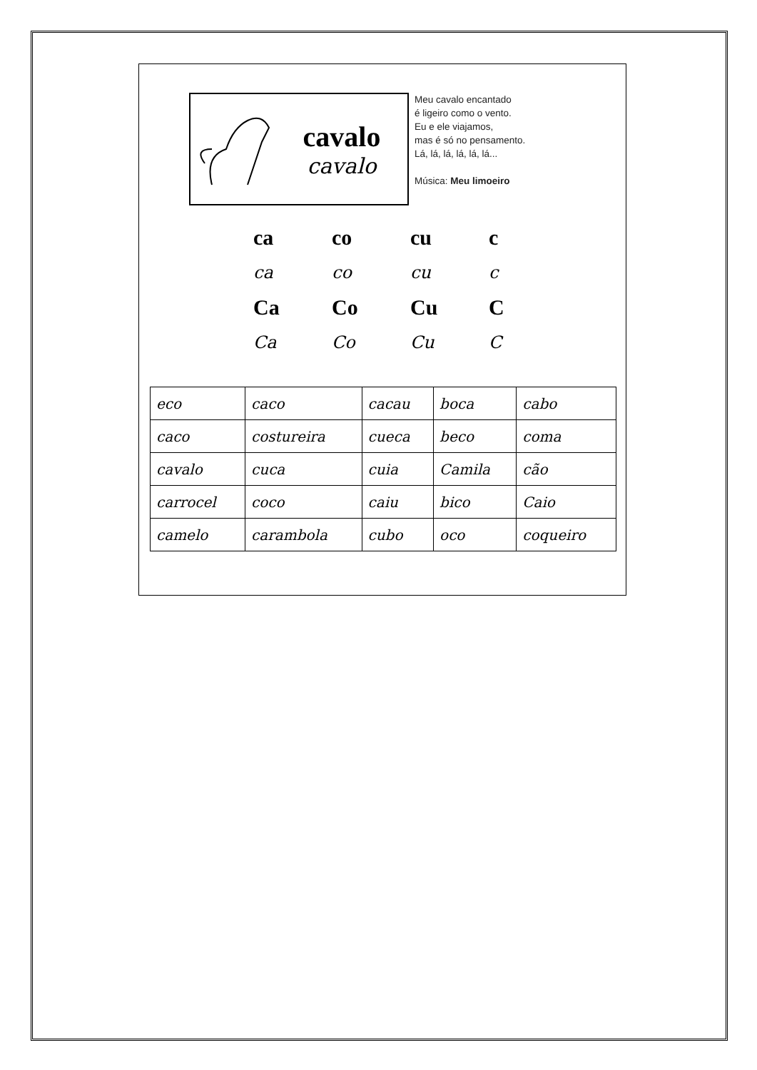cavalo
cavalo
Meu cavalo encantado
é ligeiro como o vento.
Eu e ele viajamos,
mas é só no pensamento.
Lá, lá, lá, lá, lá, lá...
Música: Meu limoeiro
ca
co
cu
c
ca
co
cu
c
Ca
Co
Cu
C
Ca
Co
Cu
C
| eco | caco | cacau | boca | cabo |
| caco | costureira | cueca | beco | coma |
| cavalo | cuca | cuia | Camila | cão |
| carrocel | coco | caiu | bico | Caio |
| camelo | carambola | cubo | oco | coqueiro |